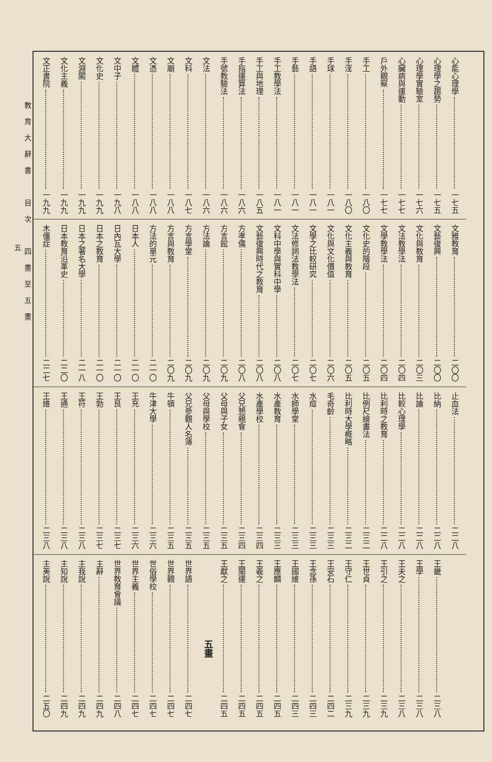心能心理學 一七五
心理學之趨勢 一七五
心理學實驗室 一七六
心臟病與運動 一七七
戶外觀察 一七七
手工 一八〇
手淫 一八〇
手球 一八一
手語 一八一
手藝 一八一
手工教學法 一八一
手工與地理 一八五
手指運算法 一八六
手號教驗法 一八六
文法 一八六
文科 一八七
文廟 一八八
文憑 一八八
文體 一八八
文中子 一九八
文化史 一九九
文淵閣 一九九
文化主義 一九九
文正書院 一九九
文雅教育 二〇〇
文藝復興 二〇〇
文化與教育 二〇三
文法教學法 二〇四
文學教學法 二〇四
文化史的階段 二〇五
文化主義與教育 二〇五
文化與文化價值 二〇六
文學之比較研究 二〇七
文法修詞法教學法 二〇七
文科中學與實科中學 二〇八
文藝復興時代之教育 二〇八
方孝儒 二〇八
方言館 二〇九
方法論 二〇九
方言學堂 二〇九
方言與教育 二〇九
方法的單元 二一〇
日本人 二一〇
日內瓦大學 二一〇
日本之教育 二一〇
日本之著名大學 二一八
日本教育沿革史 二二〇
木僵症 二二七
止血法 二二八
比納 二二八
比論 二二八
比較心理學 二二八
比利時之教育 二二八
比例尺繪畫法 二三二
比利時大學概略 二三二
毛奇齡 二三三
水痘 二三三
水師學堂 二三三
水產教育 二三三
水產學校 二三四
父兄懇親會 二三四
父母與子女 二三五
父母與學校 二三五
父兄參觀人名簿 二三五
牛頓 二三五
牛津大學 二三六
王充 二三六
王艮 二三七
王勃 二三七
王符 二三八
王通 二三八
王維 二三八
王畿 二三八
王學 二三八
王夫之 二三八
王引之 二三九
王世貞 二三九
王守仁 二三九
王安石 二四二
王念孫 二四三
王國維 二四三
王應麟 二四五
王羲之 二四五
王闓運 二四五
王獻之 二四五
五畫
世界語 二四七
世界觀 二四七
世俗學校 二四七
世界主義 二四七
世界教育會議 二四八
主辭 二四九
主我說 二四九
主知說 二四九
主美說 二五〇
教育大辭書　目次　四畫至五畫
五